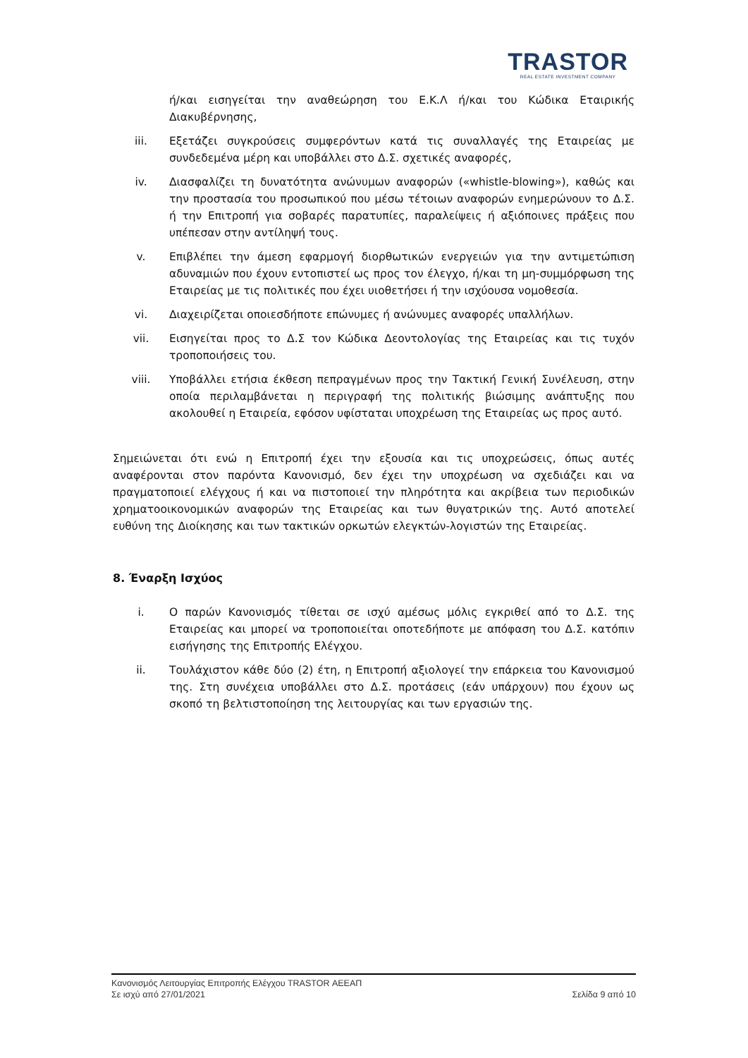TRASTOR
REAL ESTATE INVESTMENT COMPANY
ή/και εισηγείται την αναθεώρηση του Ε.Κ.Λ ή/και του Κώδικα Εταιρικής Διακυβέρνησης,
iii. Εξετάζει συγκρούσεις συμφερόντων κατά τις συναλλαγές της Εταιρείας με συνδεδεμένα μέρη και υποβάλλει στο Δ.Σ. σχετικές αναφορές,
iv. Διασφαλίζει τη δυνατότητα ανώνυμων αναφορών («whistle-blowing»), καθώς και την προστασία του προσωπικού που μέσω τέτοιων αναφορών ενημερώνουν το Δ.Σ. ή την Επιτροπή για σοβαρές παρατυπίες, παραλείψεις ή αξιόποινες πράξεις που υπέπεσαν στην αντίληψή τους.
v. Επιβλέπει την άμεση εφαρμογή διορθωτικών ενεργειών για την αντιμετώπιση αδυναμιών που έχουν εντοπιστεί ως προς τον έλεγχο, ή/και τη μη-συμμόρφωση της Εταιρείας με τις πολιτικές που έχει υιοθετήσει ή την ισχύουσα νομοθεσία.
vi. Διαχειρίζεται οποιεσδήποτε επώνυμες ή ανώνυμες αναφορές υπαλλήλων.
vii. Εισηγείται προς το Δ.Σ τον Κώδικα Δεοντολογίας της Εταιρείας και τις τυχόν τροποποιήσεις του.
viii. Υποβάλλει ετήσια έκθεση πεπραγμένων προς την Τακτική Γενική Συνέλευση, στην οποία περιλαμβάνεται η περιγραφή της πολιτικής βιώσιμης ανάπτυξης που ακολουθεί η Εταιρεία, εφόσον υφίσταται υποχρέωση της Εταιρείας ως προς αυτό.
Σημειώνεται ότι ενώ η Επιτροπή έχει την εξουσία και τις υποχρεώσεις, όπως αυτές αναφέρονται στον παρόντα Κανονισμό, δεν έχει την υποχρέωση να σχεδιάζει και να πραγματοποιεί ελέγχους ή και να πιστοποιεί την πληρότητα και ακρίβεια των περιοδικών χρηματοοικονομικών αναφορών της Εταιρείας και των θυγατρικών της. Αυτό αποτελεί ευθύνη της Διοίκησης και των τακτικών ορκωτών ελεγκτών-λογιστών της Εταιρείας.
8. Έναρξη Ισχύος
i. Ο παρών Κανονισμός τίθεται σε ισχύ αμέσως μόλις εγκριθεί από το Δ.Σ. της Εταιρείας και μπορεί να τροποποιείται οποτεδήποτε με απόφαση του Δ.Σ. κατόπιν εισήγησης της Επιτροπής Ελέγχου.
ii. Τουλάχιστον κάθε δύο (2) έτη, η Επιτροπή αξιολογεί την επάρκεια του Κανονισμού της. Στη συνέχεια υποβάλλει στο Δ.Σ. προτάσεις (εάν υπάρχουν) που έχουν ως σκοπό τη βελτιστοποίηση της λειτουργίας και των εργασιών της.
Κανονισμός Λειτουργίας Επιτροπής Ελέγχου TRASTOR ΑΕΕΑΠ
Σε ισχύ από 27/01/2021 Σελίδα 9 από 10